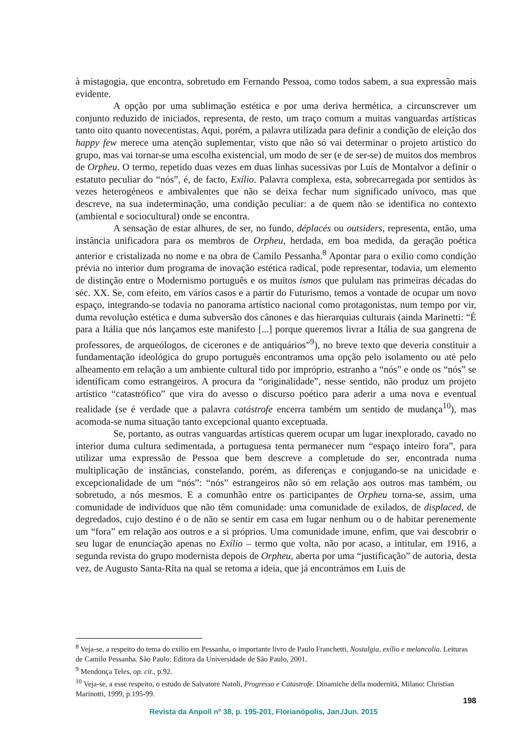à mistagogia, que encontra, sobretudo em Fernando Pessoa, como todos sabem, a sua expressão mais evidente.
A opção por uma sublimação estética e por uma deriva hermética, a circunscrever um conjunto reduzido de iniciados, representa, de resto, um traço comum a muitas vanguardas artísticas tanto oito quanto novecentistas. Aqui, porém, a palavra utilizada para definir a condição de eleição dos happy few merece uma atenção suplementar, visto que não só vai determinar o projeto artístico do grupo, mas vai tornar-se uma escolha existencial, um modo de ser (e de ser-se) de muitos dos membros de Orpheu. O termo, repetido duas vezes em duas linhas sucessivas por Luís de Montalvor a definir o estatuto peculiar do “nós”, é, de facto, Exílio. Palavra complexa, esta, sobrecarregada por sentidos às vezes heterogéneos e ambivalentes que não se deixa fechar num significado unívoco, mas que descreve, na sua indeterminação, uma condição peculiar: a de quem não se identifica no contexto (ambiental e sociocultural) onde se encontra.
A sensação de estar alhures, de ser, no fundo, déplacés ou outsiders, representa, então, uma instância unificadora para os membros de Orpheu, herdada, em boa medida, da geração poética anterior e cristalizada no nome e na obra de Camilo Pessanha.<sup>8</sup> Apontar para o exílio como condição prévia no interior dum programa de inovação estética radical, pode representar, todavia, um elemento de distinção entre o Modernismo português e os muitos ismos que pululam nas primeiras décadas do séc. XX. Se, com efeito, em vários casos e a partir do Futurismo, temos a vontade de ocupar um novo espaço, integrando-se todavia no panorama artístico nacional como protagonistas, num tempo por vir, duma revolução estética e duma subversão dos cânones e das hierarquias culturais (ainda Marinetti: “É para a Itália que nós lançamos este manifesto [...] porque queremos livrar a Itália de sua gangrena de professores, de arqueólogos, de cicerones e de antiquários”<sup>9</sup>), no breve texto que deveria constituir a fundamentação ideológica do grupo português encontramos uma opção pelo isolamento ou até pelo alheamento em relação a um ambiente cultural tido por impróprio, estranho a “nós” e onde os “nós” se identificam como estrangeiros. A procura da “originalidade”, nesse sentido, não produz um projeto artístico “catastrófico” que vira do avesso o discurso poético para aderir a uma nova e eventual realidade (se é verdade que a palavra catástrofe encerra também um sentido de mudança<sup>10</sup>), mas acomoda-se numa situação tanto excepcional quanto exceptuada.
Se, portanto, as outras vanguardas artísticas querem ocupar um lugar inexplorado, cavado no interior duma cultura sedimentada, a portuguesa tenta permanecer num “espaço inteiro fora”, para utilizar uma expressão de Pessoa que bem descreve a completude do ser, encontrada numa multiplicação de instâncias, constelando, porém, as diferenças e conjugando-se na unicidade e excepcionalidade de um “nós”: “nós” estrangeiros não só em relação aos outros mas também, ou sobretudo, a nós mesmos. E a comunhão entre os participantes de Orpheu torna-se, assim, uma comunidade de indivíduos que não têm comunidade: uma comunidade de exilados, de displaced, de degredados, cujo destino é o de não se sentir em casa em lugar nenhum ou o de habitar perenemente um “fora” em relação aos outros e a si próprios. Uma comunidade imune, enfim, que vai descobrir o seu lugar de enunciação apenas no Exílio – termo que volta, não por acaso, a intitular, em 1916, a segunda revista do grupo modernista depois de Orpheu, aberta por uma “justificação” de autoria, desta vez, de Augusto Santa-Rita na qual se retoma a ideia, que já encontrámos em Luís de
<sup>8</sup> Veja-se, a respeito do tema do exílio em Pessanha, o importante livro de Paulo Franchetti, Nostalgia, exílio e melancolia. Leituras de Camilo Pessanha. São Paulo: Editora da Universidade de São Paulo, 2001.
<sup>9</sup> Mendonça Teles, op. cit., p.92.
<sup>10</sup> Veja-se, a esse respeito, o estudo de Salvatore Natoli, Progresso e Catastrofe. Dinamiche della modernità, Milano: Christian Marinotti, 1999, p.195-99.
198
Revista da Anpoll nº 38, p. 195-201, Florianópolis, Jan./Jun. 2015